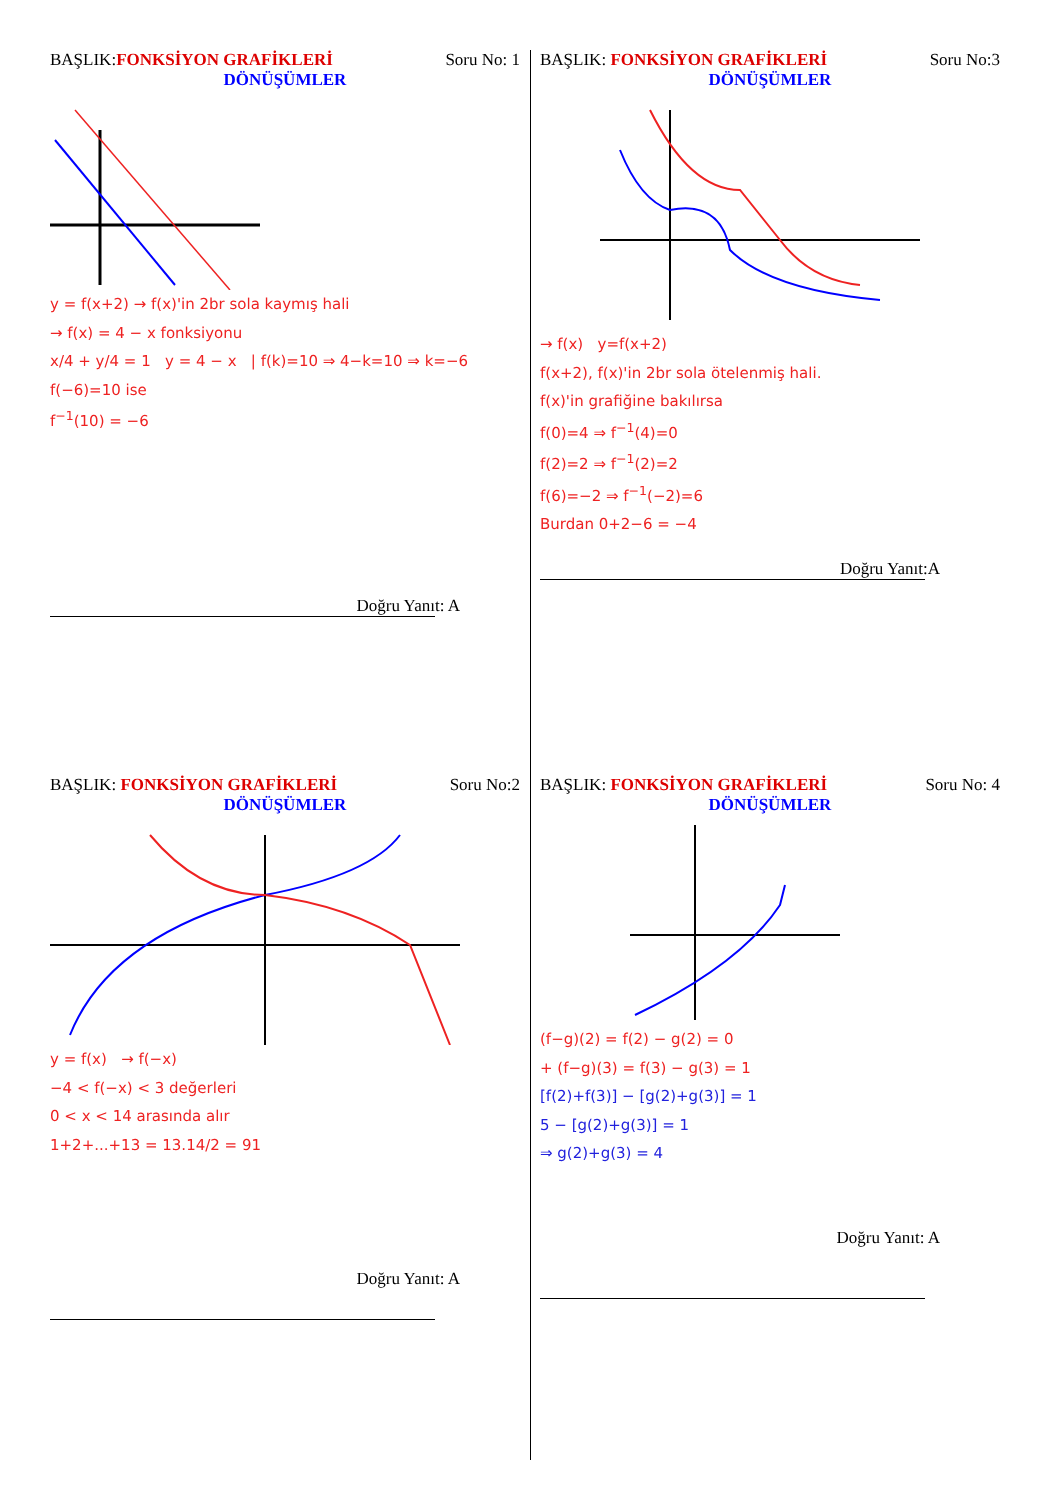BAŞLIK:FONKSİYON GRAFİKLERİ Soru No: 1
DÖNÜŞÜMLER
y = f(x+2) → f(x)'in 2br sola kaymış hali
→ f(x) = 4 − x fonksiyonu
x/4 + y/4 = 1 y = 4 − x | f(k)=10 ⇒ 4−k=10 ⇒ k=−6
f(−6)=10 ise
f<sup>−1</sup>(10) = −6
Doğru Yanıt: A
BAŞLIK: FONKSİYON GRAFİKLERİ Soru No:3
DÖNÜŞÜMLER
→ f(x) y=f(x+2)
f(x+2), f(x)'in 2br sola ötelenmiş hali.
f(x)'in grafiğine bakılırsa
f(0)=4 ⇒ f<sup>−1</sup>(4)=0
f(2)=2 ⇒ f<sup>−1</sup>(2)=2
f(6)=−2 ⇒ f<sup>−1</sup>(−2)=6
Burdan 0+2−6 = −4
Doğru Yanıt:A
BAŞLIK: FONKSİYON GRAFİKLERİ Soru No:2
DÖNÜŞÜMLER
y = f(x) → f(−x)
−4 < f(−x) < 3 değerleri
0 < x < 14 arasında alır
1+2+...+13 = 13.14/2 = 91
Doğru Yanıt: A
BAŞLIK: FONKSİYON GRAFİKLERİ Soru No: 4
DÖNÜŞÜMLER
(f−g)(2) = f(2) − g(2) = 0
+ (f−g)(3) = f(3) − g(3) = 1
[f(2)+f(3)] − [g(2)+g(3)] = 1
5 − [g(2)+g(3)] = 1
⇒ g(2)+g(3) = 4
Doğru Yanıt: A